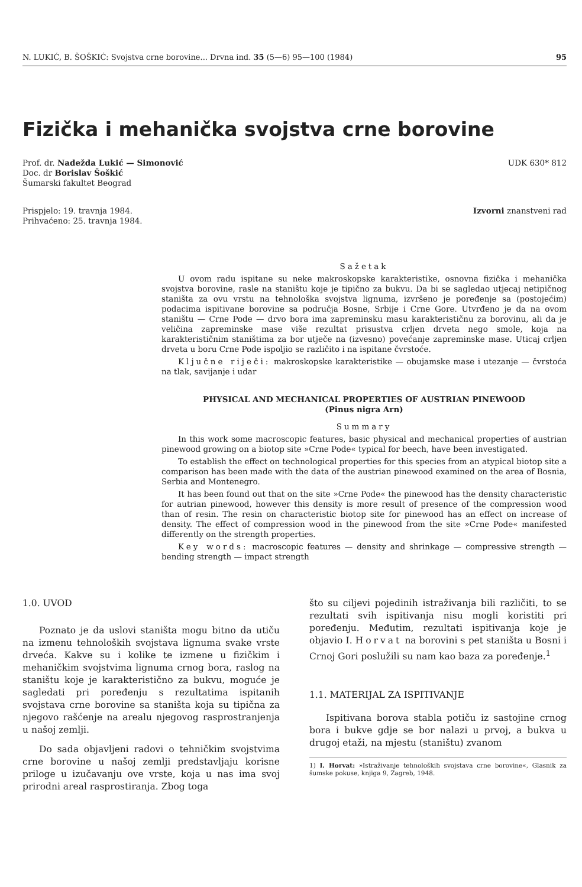N. LUKIĆ, B. ŠOŠKIĆ: Svojstva crne borovine... Drvna ind. 35 (5—6) 95—100 (1984) 95
Fizička i mehanička svojstva crne borovine
Prof. dr. Nadežda Lukić — Simonović
Doc. dr Borislav Šoškić
Šumarski fakultet Beograd
UDK 630* 812
Prispjelo: 19. travnja 1984.
Prihvaćeno: 25. travnja 1984.
Izvorni znanstveni rad
Sažetak
U ovom radu ispitane su neke makroskopske karakteristike, osnovna fizička i mehanička svojstva borovine, rasle na staništu koje je tipično za bukvu. Da bi se sagledao utjecaj netipičnog staništa za ovu vrstu na tehnološka svojstva lignuma, izvršeno je poređenje sa (postojećim) podacima ispitivane borovine sa područja Bosne, Srbije i Crne Gore. Utvrđeno je da na ovom staništu — Crne Pode — drvo bora ima zapreminsku masu karakterističnu za borovinu, ali da je veličina zapreminske mase više rezultat prisustva crljen drveta nego smole, koja na karakterističnim staništima za bor utječe na (izvesno) povećanje zapreminske mase. Uticaj crljen drveta u boru Crne Pode ispoljio se različito i na ispitane čvrstoće.
Ključne riječi: makroskopske karakteristike — obujamske mase i utezanje — čvrstoća na tlak, savijanje i udar
PHYSICAL AND MECHANICAL PROPERTIES OF AUSTRIAN PINEWOOD
(Pinus nigra Arn)
Summary
In this work some macroscopic features, basic physical and mechanical properties of austrian pinewood growing on a biotop site »Crne Pode« typical for beech, have been investigated.
To establish the effect on technological properties for this species from an atypical biotop site a comparison has been made with the data of the austrian pinewood examined on the area of Bosnia, Serbia and Montenegro.
It has been found out that on the site »Crne Pode« the pinewood has the density characteristic for autrian pinewood, however this density is more result of presence of the compression wood than of resin. The resin on characteristic biotop site for pinewood has an effect on increase of density. The effect of compression wood in the pinewood from the site »Crne Pode« manifested differently on the strength properties.
Key words: macroscopic features — density and shrinkage — compressive strength — bending strength — impact strength
1.0. UVOD
Poznato je da uslovi staništa mogu bitno da utiču na izmenu tehnoloških svojstava lignuma svake vrste drveća. Kakve su i kolike te izmene u fizičkim i mehaničkim svojstvima lignuma crnog bora, raslog na staništu koje je karakteristično za bukvu, moguće je sagledati pri poređenju s rezultatima ispitanih svojstava crne borovine sa staništa koja su tipična za njegovo rašćenje na arealu njegovog rasprostranjenja u našoj zemlji.
Do sada objavljeni radovi o tehničkim svojstvima crne borovine u našoj zemlji predstavljaju korisne priloge u izučavanju ove vrste, koja u nas ima svoj prirodni areal rasprostiranja. Zbog toga
što su ciljevi pojedinih istraživanja bili različiti, to se rezultati svih ispitivanja nisu mogli koristiti pri poređenju. Međutim, rezultati ispitivanja koje je objavio I. Horvat na borovini s pet staništa u Bosni i Crnoj Gori poslužili su nam kao baza za poređenje.<sup>1</sup>
1.1. MATERIJAL ZA ISPITIVANJE
Ispitivana borova stabla potiču iz sastojine crnog bora i bukve gdje se bor nalazi u prvoj, a bukva u drugoj etaži, na mjestu (staništu) zvanom
1) I. Horvat: »Istraživanje tehnoloških svojstava crne borovine«, Glasnik za šumske pokuse, knjiga 9, Zagreb, 1948.